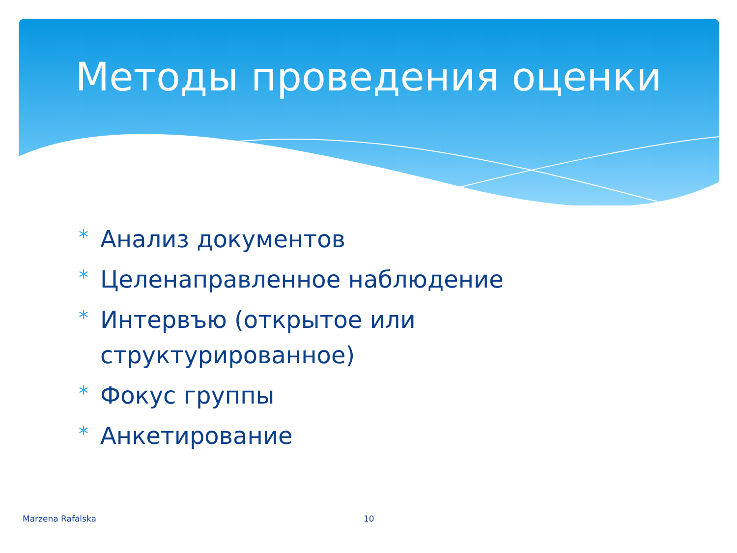Методы проведения оценки
* Анализ документов
* Целенаправленное наблюдение
* Интервъю (открытое или структурированное)
* Фокус группы
* Анкетирование
Marzena Rafalska 10